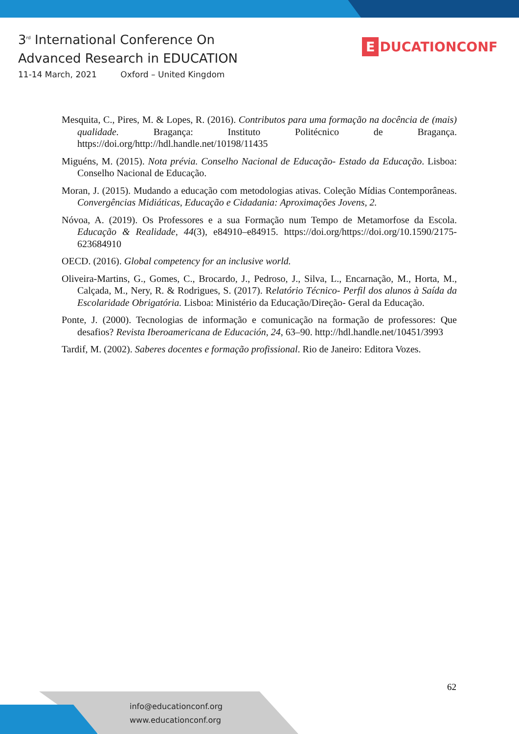3<sup>rd</sup> International Conference On
Advanced Research in EDUCATION
11-14 March, 2021 Oxford – United Kingdom
E DUCATIONCONF
Mesquita, C., Pires, M. & Lopes, R. (2016). Contributos para uma formação na docência de (mais) qualidade. Bragança: Instituto Politécnico de Bragança. https://doi.org/http://hdl.handle.net/10198/11435
Miguéns, M. (2015). Nota prévia. Conselho Nacional de Educação- Estado da Educação. Lisboa: Conselho Nacional de Educação.
Moran, J. (2015). Mudando a educação com metodologias ativas. Coleção Mídias Contemporâneas. Convergências Midiáticas, Educação e Cidadania: Aproximações Jovens, 2.
Nóvoa, A. (2019). Os Professores e a sua Formação num Tempo de Metamorfose da Escola. Educação & Realidade, 44(3), e84910–e84915. https://doi.org/https://doi.org/10.1590/2175-623684910
OECD. (2016). Global competency for an inclusive world.
Oliveira-Martins, G., Gomes, C., Brocardo, J., Pedroso, J., Silva, L., Encarnação, M., Horta, M., Calçada, M., Nery, R. & Rodrigues, S. (2017). Relatório Técnico- Perfil dos alunos à Saída da Escolaridade Obrigatória. Lisboa: Ministério da Educação/Direção- Geral da Educação.
Ponte, J. (2000). Tecnologias de informação e comunicação na formação de professores: Que desafios? Revista Iberoamericana de Educación, 24, 63–90. http://hdl.handle.net/10451/3993
Tardif, M. (2002). Saberes docentes e formação profissional. Rio de Janeiro: Editora Vozes.
62
info@educationconf.org
www.educationconf.org